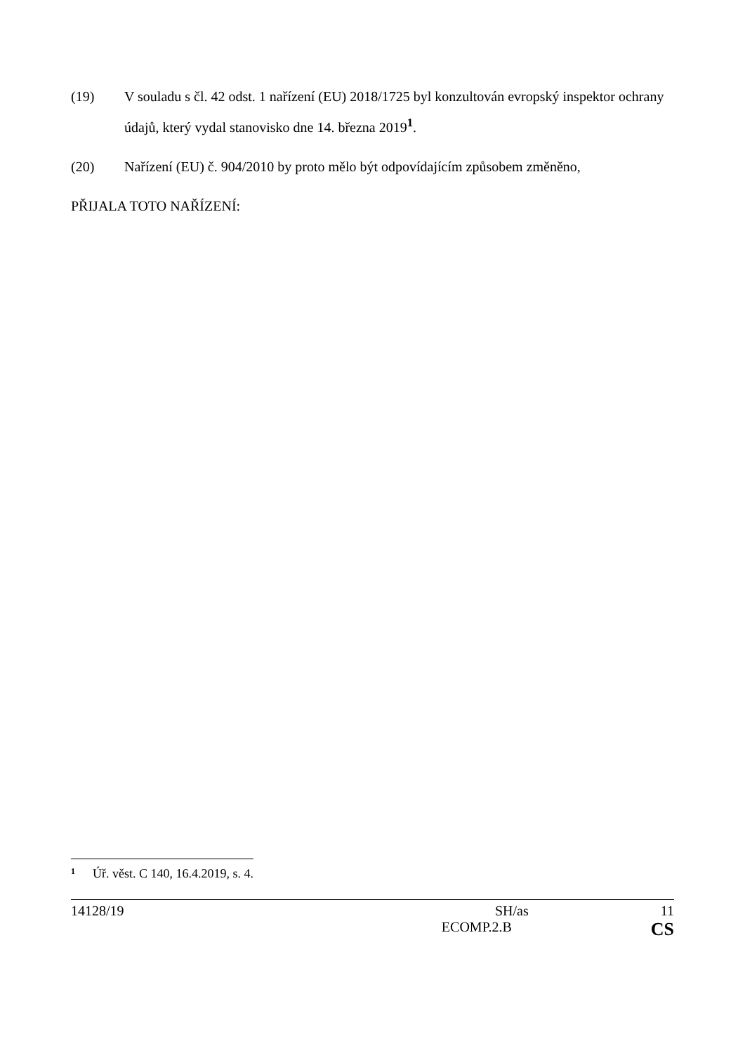(19) V souladu s čl. 42 odst. 1 nařízení (EU) 2018/1725 byl konzultován evropský inspektor ochrany údajů, který vydal stanovisko dne 14. března 2019<sup>1</sup>.
(20) Nařízení (EU) č. 904/2010 by proto mělo být odpovídajícím způsobem změněno,
PŘIJALA TOTO NAŘÍZENÍ:
1 Úř. věst. C 140, 16.4.2019, s. 4.
14128/19 SH/as 11
ECOMP.2.B CS